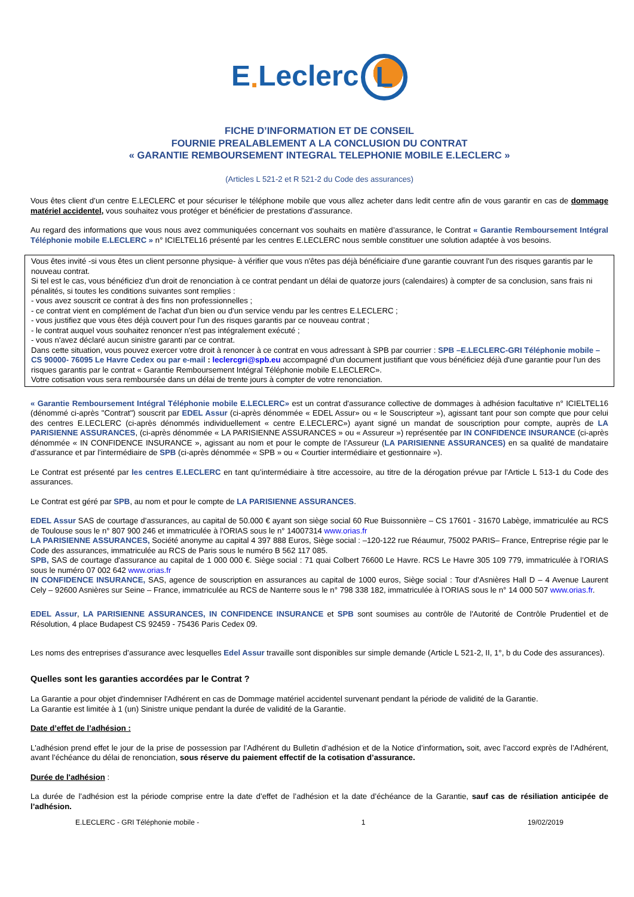E. Leclerc L
FICHE D’INFORMATION ET DE CONSEIL
FOURNIE PREALABLEMENT A LA CONCLUSION DU CONTRAT
« GARANTIE REMBOURSEMENT INTEGRAL TELEPHONIE MOBILE E.LECLERC »
(Articles L 521-2 et R 521-2 du Code des assurances)
Vous êtes client d’un centre E.LECLERC et pour sécuriser le téléphone mobile que vous allez acheter dans ledit centre afin de vous garantir en cas de dommage matériel accidentel, vous souhaitez vous protéger et bénéficier de prestations d’assurance.
Au regard des informations que vous nous avez communiquées concernant vos souhaits en matière d’assurance, le Contrat « Garantie Remboursement Intégral Téléphonie mobile E.LECLERC » n° ICIELTEL16 présenté par les centres E.LECLERC nous semble constituer une solution adaptée à vos besoins.
Vous êtes invité -si vous êtes un client personne physique- à vérifier que vous n'êtes pas déjà bénéficiaire d'une garantie couvrant l'un des risques garantis par le nouveau contrat.
Si tel est le cas, vous bénéficiez d'un droit de renonciation à ce contrat pendant un délai de quatorze jours (calendaires) à compter de sa conclusion, sans frais ni pénalités, si toutes les conditions suivantes sont remplies :
- vous avez souscrit ce contrat à des fins non professionnelles ;
- ce contrat vient en complément de l'achat d'un bien ou d'un service vendu par les centres E.LECLERC ;
- vous justifiez que vous êtes déjà couvert pour l'un des risques garantis par ce nouveau contrat ;
- le contrat auquel vous souhaitez renoncer n'est pas intégralement exécuté ;
- vous n'avez déclaré aucun sinistre garanti par ce contrat.
Dans cette situation, vous pouvez exercer votre droit à renoncer à ce contrat en vous adressant à SPB par courrier : SPB –E.LECLERC-GRI Téléphonie mobile – CS 90000- 76095 Le Havre Cedex ou par e-mail : leclercgri@spb.eu accompagné d'un document justifiant que vous bénéficiez déjà d'une garantie pour l'un des risques garantis par le contrat « Garantie Remboursement Intégral Téléphonie mobile E.LECLERC».
Votre cotisation vous sera remboursée dans un délai de trente jours à compter de votre renonciation.
« Garantie Remboursement Intégral Téléphonie mobile E.LECLERC» est un contrat d'assurance collective de dommages à adhésion facultative n° ICIELTEL16 (dénommé ci-après "Contrat") souscrit par EDEL Assur (ci-après dénommée « EDEL Assur» ou « le Souscripteur »), agissant tant pour son compte que pour celui des centres E.LECLERC (ci-après dénommés individuellement « centre E.LECLERC») ayant signé un mandat de souscription pour compte, auprès de LA PARISIENNE ASSURANCES, (ci-après dénommée « LA PARISIENNE ASSURANCES » ou « Assureur ») représentée par IN CONFIDENCE INSURANCE (ci-après dénommée « IN CONFIDENCE INSURANCE », agissant au nom et pour le compte de l’Assureur (LA PARISIENNE ASSURANCES) en sa qualité de mandataire d’assurance et par l’intermédiaire de SPB (ci-après dénommée « SPB » ou « Courtier intermédiaire et gestionnaire »).
Le Contrat est présenté par les centres E.LECLERC en tant qu’intermédiaire à titre accessoire, au titre de la dérogation prévue par l'Article L 513-1 du Code des assurances.
Le Contrat est géré par SPB, au nom et pour le compte de LA PARISIENNE ASSURANCES.
EDEL Assur SAS de courtage d’assurances, au capital de 50.000 € ayant son siège social 60 Rue Buissonnière – CS 17601 - 31670 Labège, immatriculée au RCS de Toulouse sous le n° 807 900 246 et immatriculée à l'ORIAS sous le n° 14007314 www.orias.fr
LA PARISIENNE ASSURANCES, Société anonyme au capital 4 397 888 Euros, Siège social : –120-122 rue Réaumur, 75002 PARIS– France, Entreprise régie par le Code des assurances, immatriculée au RCS de Paris sous le numéro B 562 117 085.
SPB, SAS de courtage d'assurance au capital de 1 000 000 €. Siège social : 71 quai Colbert 76600 Le Havre. RCS Le Havre 305 109 779, immatriculée à l’ORIAS sous le numéro 07 002 642 www.orias.fr
IN CONFIDENCE INSURANCE, SAS, agence de souscription en assurances au capital de 1000 euros, Siège social : Tour d’Asnières Hall D – 4 Avenue Laurent Cely – 92600 Asnières sur Seine – France, immatriculée au RCS de Nanterre sous le n° 798 338 182, immatriculée à l’ORIAS sous le n° 14 000 507 www.orias.fr.
EDEL Assur, LA PARISIENNE ASSURANCES, IN CONFIDENCE INSURANCE et SPB sont soumises au contrôle de l'Autorité de Contrôle Prudentiel et de Résolution, 4 place Budapest CS 92459 - 75436 Paris Cedex 09.
Les noms des entreprises d’assurance avec lesquelles Edel Assur travaille sont disponibles sur simple demande (Article L 521-2, II, 1°, b du Code des assurances).
Quelles sont les garanties accordées par le Contrat ?
La Garantie a pour objet d'indemniser l'Adhérent en cas de Dommage matériel accidentel survenant pendant la période de validité de la Garantie.
La Garantie est limitée à 1 (un) Sinistre unique pendant la durée de validité de la Garantie.
Date d’effet de l’adhésion :
L'adhésion prend effet le jour de la prise de possession par l’Adhérent du Bulletin d’adhésion et de la Notice d’information, soit, avec l’accord exprès de l’Adhérent, avant l’échéance du délai de renonciation, sous réserve du paiement effectif de la cotisation d’assurance.
Durée de l'adhésion :
La durée de l’adhésion est la période comprise entre la date d’effet de l’adhésion et la date d’échéance de la Garantie, sauf cas de résiliation anticipée de l’adhésion.
E.LECLERC - GRI Téléphonie mobile - 1 19/02/2019